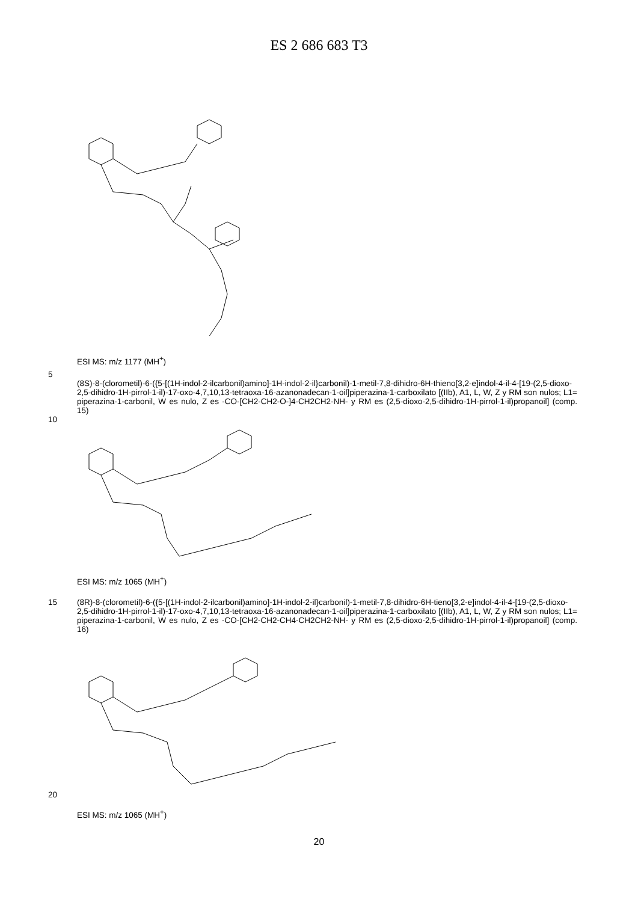ES 2 686 683 T3
ESI MS: m/z 1177 (MH<sup>+</sup>)
5
(8S)-8-(clorometil)-6-({5-[(1H-indol-2-ilcarbonil)amino]-1H-indol-2-il}carbonil)-1-metil-7,8-dihidro-6H-thieno[3,2-e]indol-4-il-4-[19-(2,5-dioxo-2,5-dihidro-1H-pirrol-1-il)-17-oxo-4,7,10,13-tetraoxa-16-azanonadecan-1-oil]piperazina-1-carboxilato [(IIb), A1, L, W, Z y RM son nulos; L1= piperazina-1-carbonil, W es nulo, Z es -CO-[CH2-CH2-O-]4-CH2CH2-NH- y RM es (2,5-dioxo-2,5-dihidro-1H-pirrol-1-il)propanoil] (comp. 15)
10
ESI MS: m/z 1065 (MH<sup>+</sup>)
15
(8R)-8-(clorometil)-6-({5-[(1H-indol-2-ilcarbonil)amino]-1H-indol-2-il}carbonil)-1-metil-7,8-dihidro-6H-tieno[3,2-e]indol-4-il-4-[19-(2,5-dioxo-2,5-dihidro-1H-pirrol-1-il)-17-oxo-4,7,10,13-tetraoxa-16-azanonadecan-1-oil]piperazina-1-carboxilato [(IIb), A1, L, W, Z y RM son nulos; L1= piperazina-1-carbonil, W es nulo, Z es -CO-[CH2-CH2-CH4-CH2CH2-NH- y RM es (2,5-dioxo-2,5-dihidro-1H-pirrol-1-il)propanoil] (comp. 16)
20
ESI MS: m/z 1065 (MH<sup>+</sup>)
20